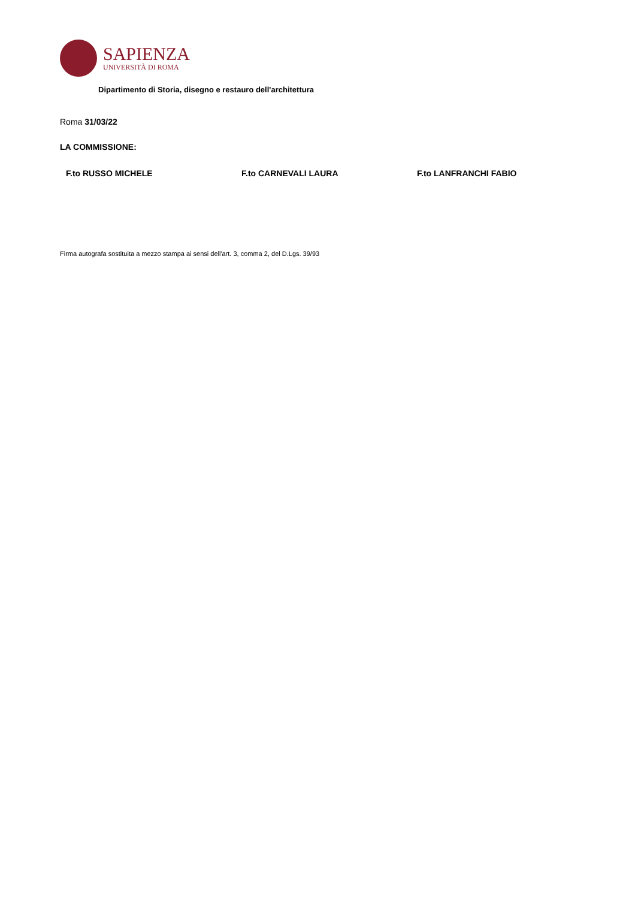SAPIENZA
UNIVERSITÀ DI ROMA
Dipartimento di Storia, disegno e restauro dell'architettura
Roma 31/03/22
LA COMMISSIONE:
F.to RUSSO MICHELE F.to CARNEVALI LAURA F.to LANFRANCHI FABIO
Firma autografa sostituita a mezzo stampa ai sensi dell'art. 3, comma 2, del D.Lgs. 39/93